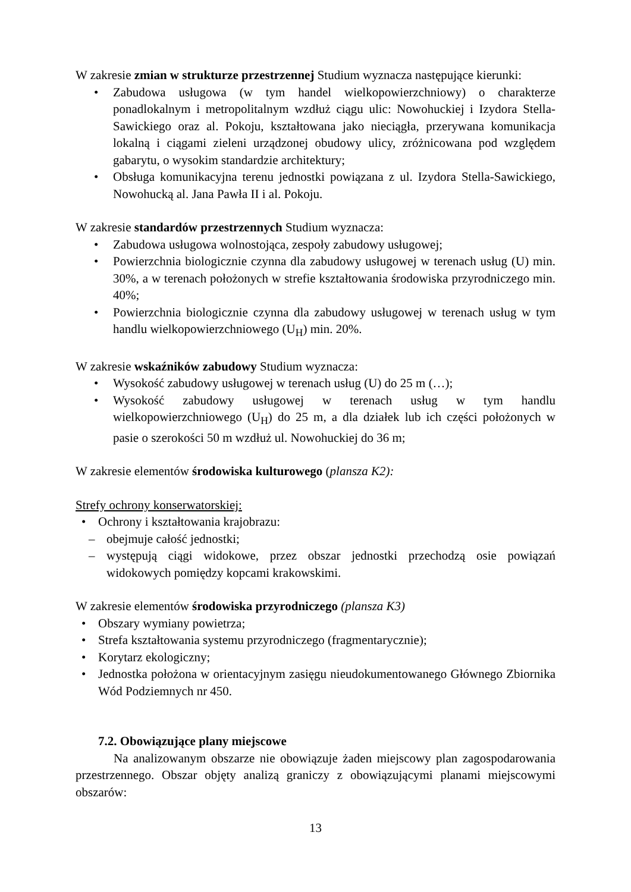W zakresie zmian w strukturze przestrzennej Studium wyznacza następujące kierunki:
• Zabudowa usługowa (w tym handel wielkopowierzchniowy) o charakterze ponadlokalnym i metropolitalnym wzdłuż ciągu ulic: Nowohuckiej i Izydora Stella-Sawickiego oraz al. Pokoju, kształtowana jako nieciągła, przerywana komunikacja lokalną i ciągami zieleni urządzonej obudowy ulicy, zróżnicowana pod względem gabarytu, o wysokim standardzie architektury;
• Obsługa komunikacyjna terenu jednostki powiązana z ul. Izydora Stella-Sawickiego, Nowohucką al. Jana Pawła II i al. Pokoju.
W zakresie standardów przestrzennych Studium wyznacza:
• Zabudowa usługowa wolnostojąca, zespoły zabudowy usługowej;
• Powierzchnia biologicznie czynna dla zabudowy usługowej w terenach usług (U) min. 30%, a w terenach położonych w strefie kształtowania środowiska przyrodniczego min. 40%;
• Powierzchnia biologicznie czynna dla zabudowy usługowej w terenach usług w tym handlu wielkopowierzchniowego (U<sub>H</sub>) min. 20%.
W zakresie wskaźników zabudowy Studium wyznacza:
• Wysokość zabudowy usługowej w terenach usług (U) do 25 m (…);
• Wysokość zabudowy usługowej w terenach usług w tym handlu wielkopowierzchniowego (U<sub>H</sub>) do 25 m, a dla działek lub ich części położonych w pasie o szerokości 50 m wzdłuż ul. Nowohuckiej do 36 m;
W zakresie elementów środowiska kulturowego (plansza K2):
Strefy ochrony konserwatorskiej:
• Ochrony i kształtowania krajobrazu:
– obejmuje całość jednostki;
– występują ciągi widokowe, przez obszar jednostki przechodzą osie powiązań widokowych pomiędzy kopcami krakowskimi.
W zakresie elementów środowiska przyrodniczego (plansza K3)
• Obszary wymiany powietrza;
• Strefa kształtowania systemu przyrodniczego (fragmentarycznie);
• Korytarz ekologiczny;
• Jednostka położona w orientacyjnym zasięgu nieudokumentowanego Głównego Zbiornika Wód Podziemnych nr 450.
7.2. Obowiązujące plany miejscowe
Na analizowanym obszarze nie obowiązuje żaden miejscowy plan zagospodarowania przestrzennego. Obszar objęty analizą graniczy z obowiązującymi planami miejscowymi obszarów:
13